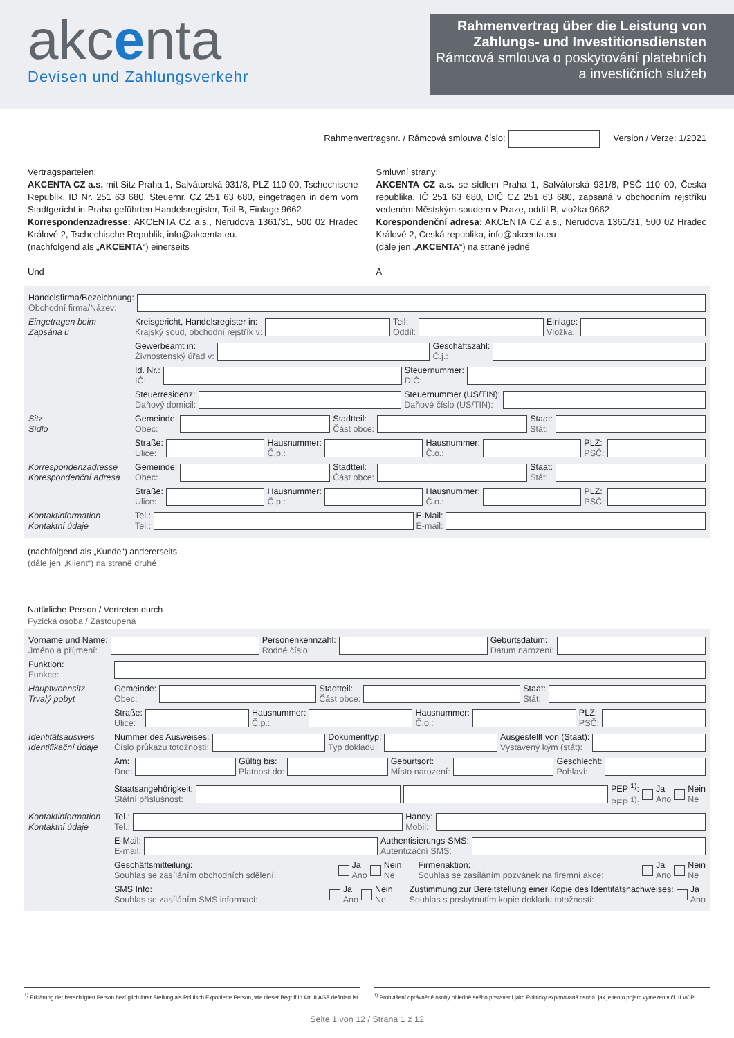akcenta
Devisen und Zahlungsverkehr
Rahmenvertrag über die Leistung von Zahlungs- und Investitionsdiensten
Rámcová smlouva o poskytování platebních a investičních služeb
Rahmenvertragsnr. / Rámcová smlouva číslo: Version / Verze: 1/2021
Vertragsparteien:
AKCENTA CZ a.s. mit Sitz Praha 1, Salvátorská 931/8, PLZ 110 00, Tschechische Republik, ID Nr. 251 63 680, Steuernr. CZ 251 63 680, eingetragen in dem vom Stadtgericht in Praha geführten Handelsregister, Teil B, Einlage 9662
Korrespondenzadresse: AKCENTA CZ a.s., Nerudova 1361/31, 500 02 Hradec Králové 2, Tschechische Republik, info@akcenta.eu.
(nachfolgend als „AKCENTA“) einerseits
Und
Smluvní strany:
AKCENTA CZ a.s. se sídlem Praha 1, Salvátorská 931/8, PSČ 110 00, Česká republika, IČ 251 63 680, DIČ CZ 251 63 680, zapsaná v obchodním rejstříku vedeném Městským soudem v Praze, oddíl B, vložka 9662
Korespondenční adresa: AKCENTA CZ a.s., Nerudova 1361/31, 500 02 Hradec Králové 2, Česká republika, info@akcenta.eu
(dále jen „AKCENTA“) na straně jedné
A
Handelsfirma/Bezeichnung:
Obchodní firma/Název:
Eingetragen beim
Zapsána u
Kreisgericht, Handelsregister in:
Krajský soud, obchodní rejstřík v:
Teil:
Oddíl:
Einlage:
Vložka:
Gewerbeamt in:
Živnostenský úřad v:
Geschäftszahl:
Č.j.:
Id. Nr.:
IČ:
Steuernummer:
DIČ:
Steuerresidenz:
Daňový domicil:
Steuernummer (US/TIN):
Daňové číslo (US/TIN):
Sitz
Sídlo
Gemeinde:
Obec:
Stadtteil:
Část obce:
Staat:
Stát:
Straße:
Ulice:
Hausnummer:
Č.p.:
Hausnummer:
Č.o.:
PLZ:
PSČ:
Korrespondenzadresse
Korespondenční adresa
Gemeinde:
Obec:
Stadtteil:
Část obce:
Staat:
Stát:
Straße:
Ulice:
Hausnummer:
Č.p.:
Hausnummer:
Č.o.:
PLZ:
PSČ:
Kontaktinformation
Kontaktní údaje
Tel.:
Tel.:
E-Mail:
E-mail:
(nachfolgend als „Kunde“) andererseits
(dále jen „Klient“) na straně druhé
Natürliche Person / Vertreten durch
Fyzická osoba / Zastoupená
Vorname und Name:
Jméno a příjmení:
Personenkennzahl:
Rodné číslo:
Geburtsdatum:
Datum narození:
Funktion:
Funkce:
Hauptwohnsitz
Trvalý pobyt
Gemeinde:
Obec:
Stadtteil:
Část obce:
Staat:
Stát:
Straße:
Ulice:
Hausnummer:
Č.p.:
Hausnummer:
Č.o.:
PLZ:
PSČ:
Identitätsausweis
Identifikační údaje
Nummer des Ausweises:
Číslo průkazu totožnosti:
Dokumenttyp:
Typ dokladu:
Ausgestellt von (Staat):
Vystavený kým (stát):
Am:
Dne:
Gültig bis:
Platnost do:
Geburtsort:
Místo narození:
Geschlecht:
Pohlaví:
Staatsangehörigkeit:
Státní příslušnost:
PEP <sup>1)</sup>:
PEP <sup>1)</sup>:
Ja
Ano
Nein
Ne
Kontaktinformation
Kontaktní údaje
Tel.:
Tel.:
Handy:
Mobil:
E-Mail:
E-mail:
Authentisierungs-SMS:
Autentizační SMS:
Geschäftsmitteilung:
Souhlas se zasíláním obchodních sdělení:
Ja
Ano
Nein
Ne
Firmenaktion:
Souhlas se zasíláním pozvánek na firemní akce:
Ja
Ano
Nein
Ne
SMS Info:
Souhlas se zasíláním SMS informací:
Ja
Ano
Nein
Ne
Zustimmung zur Bereitstellung einer Kopie des Identitätsnachweises:
Souhlas s poskytnutím kopie dokladu totožnosti:
Ja
Ano
<sup>1)</sup> Erklärung der berechtigten Person bezüglich ihrer Stellung als Politisch Exponierte Person, wie dieser Begriff in Art. II AGB definiert ist.
<sup>1)</sup> Prohlášení oprávněné osoby ohledně svého postavení jako Politicky exponovaná osoba, jak je tento pojem vymezen v čl. II VOP.
Seite 1 von 12 / Strana 1 z 12